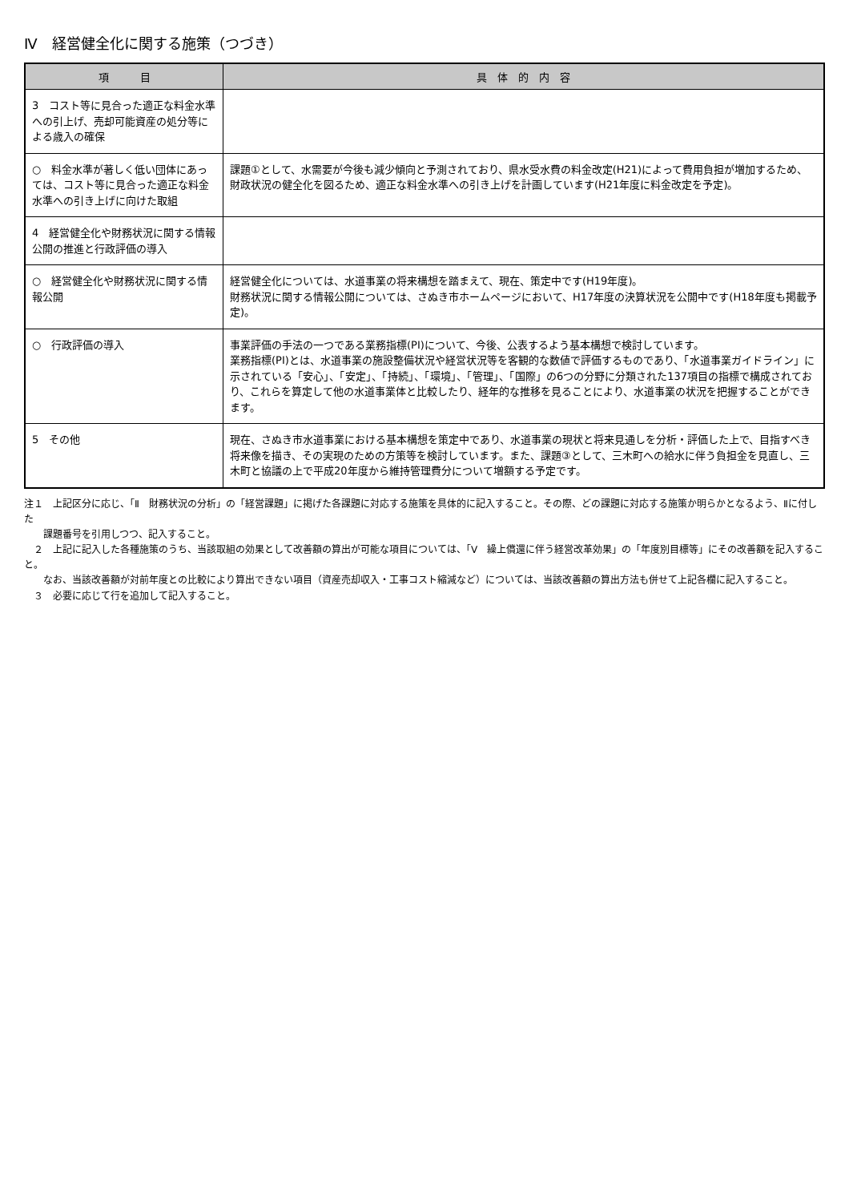Ⅳ　経営健全化に関する施策（つづき）
| 項 目 | 具 体 的 内 容 |
| --- | --- |
| 3 コスト等に見合った適正な料金水準への引上げ、売却可能資産の処分等による歳入の確保 | |
| ○ 料金水準が著しく低い団体にあっては、コスト等に見合った適正な料金水準への引き上げに向けた取組 | 課題①として、水需要が今後も減少傾向と予測されており、県水受水費の料金改定(H21)によって費用負担が増加するため、財政状況の健全化を図るため、適正な料金水準への引き上げを計画しています(H21年度に料金改定を予定)。 |
| 4 経営健全化や財務状況に関する情報公開の推進と行政評価の導入 | |
| ○ 経営健全化や財務状況に関する情報公開 | 経営健全化については、水道事業の将来構想を踏まえて、現在、策定中です(H19年度)。 財務状況に関する情報公開については、さぬき市ホームページにおいて、H17年度の決算状況を公開中です(H18年度も掲載予定)。 |
| ○ 行政評価の導入 | 事業評価の手法の一つである業務指標(PI)について、今後、公表するよう基本構想で検討しています。 業務指標(PI)とは、水道事業の施設整備状況や経営状況等を客観的な数値で評価するものであり、「水道事業ガイドライン」に示されている「安心」、「安定」、「持続」、「環境」、「管理」、「国際」の6つの分野に分類された137項目の指標で構成されており、これらを算定して他の水道事業体と比較したり、経年的な推移を見ることにより、水道事業の状況を把握することができます。 |
| 5 その他 | 現在、さぬき市水道事業における基本構想を策定中であり、水道事業の現状と将来見通しを分析・評価した上で、目指すべき将来像を描き、その実現のための方策等を検討しています。また、課題③として、三木町への給水に伴う負担金を見直し、三木町と協議の上で平成20年度から維持管理費分について増額する予定です。 |
注１　上記区分に応じ、「Ⅱ　財務状況の分析」の「経営課題」に掲げた各課題に対応する施策を具体的に記入すること。その際、どの課題に対応する施策か明らかとなるよう、Ⅱに付した
課題番号を引用しつつ、記入すること。
　２　上記に記入した各種施策のうち、当該取組の効果として改善額の算出が可能な項目については、「Ⅴ　繰上償還に伴う経営改革効果」の「年度別目標等」にその改善額を記入すること。
なお、当該改善額が対前年度との比較により算出できない項目（資産売却収入・工事コスト縮減など）については、当該改善額の算出方法も併せて上記各欄に記入すること。
　３　必要に応じて行を追加して記入すること。